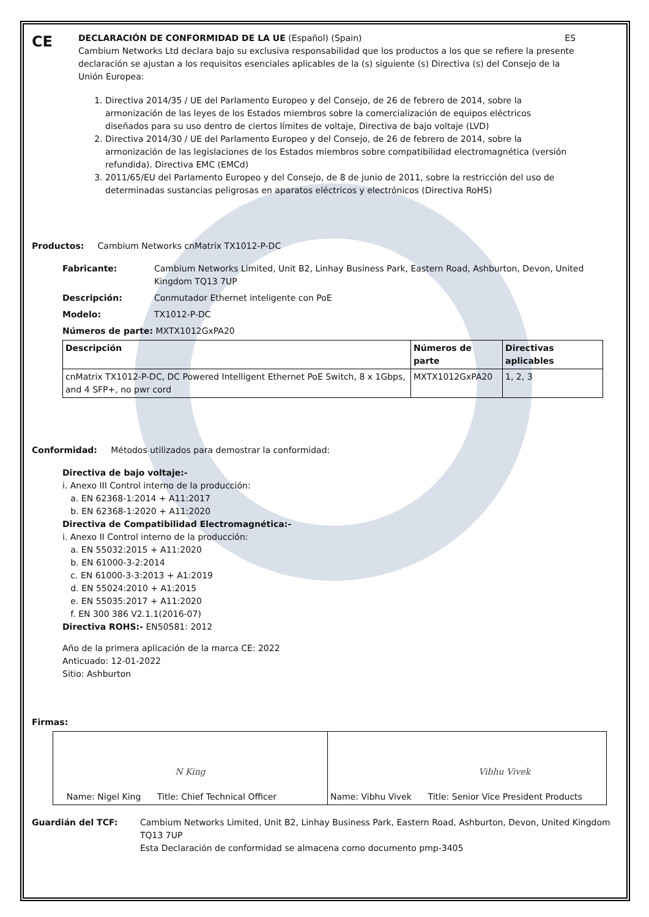CE
DECLARACIÓN DE CONFORMIDAD DE LA UE (Español) (Spain) ES
Cambium Networks Ltd declara bajo su exclusiva responsabilidad que los productos a los que se refiere la presente declaración se ajustan a los requisitos esenciales aplicables de la (s) siguiente (s) Directiva (s) del Consejo de la Unión Europea:
1. Directiva 2014/35 / UE del Parlamento Europeo y del Consejo, de 26 de febrero de 2014, sobre la armonización de las leyes de los Estados miembros sobre la comercialización de equipos eléctricos diseñados para su uso dentro de ciertos límites de voltaje, Directiva de bajo voltaje (LVD)
2. Directiva 2014/30 / UE del Parlamento Europeo y del Consejo, de 26 de febrero de 2014, sobre la armonización de las legislaciones de los Estados miembros sobre compatibilidad electromagnética (versión refundida). Directiva EMC (EMCd)
3. 2011/65/EU del Parlamento Europeo y del Consejo, de 8 de junio de 2011, sobre la restricción del uso de determinadas sustancias peligrosas en aparatos eléctricos y electrónicos (Directiva RoHS)
Productos: Cambium Networks cnMatrix TX1012-P-DC
Fabricante: Cambium Networks Limited, Unit B2, Linhay Business Park, Eastern Road, Ashburton, Devon, United Kingdom TQ13 7UP
Descripción: Conmutador Ethernet inteligente con PoE
Modelo: TX1012-P-DC
Números de parte: MXTX1012GxPA20
| Descripción | Números de parte | Directivas aplicables |
| --- | --- | --- |
| cnMatrix TX1012-P-DC, DC Powered Intelligent Ethernet PoE Switch, 8 x 1Gbps, and 4 SFP+, no pwr cord | MXTX1012GxPA20 | 1, 2, 3 |
Conformidad: Métodos utilizados para demostrar la conformidad:
Directiva de bajo voltaje:-
i. Anexo III Control interno de la producción:
a. EN 62368-1:2014 + A11:2017
b. EN 62368-1:2020 + A11:2020
Directiva de Compatibilidad Electromagnética:-
i. Anexo II Control interno de la producción:
a. EN 55032:2015 + A11:2020
b. EN 61000-3-2:2014
c. EN 61000-3-3:2013 + A1:2019
d. EN 55024:2010 + A1:2015
e. EN 55035:2017 + A11:2020
f. EN 300 386 V2.1.1(2016-07)
Directiva ROHS:- EN50581: 2012
Año de la primera aplicación de la marca CE: 2022
Anticuado: 12-01-2022
Sitio: Ashburton
Firmas:
| N King Name: Nigel King Title: Chief Technical Officer | Vibhu Vivek Name: Vibhu Vivek Title: Senior Vice President Products |
Guardián del TCF: Cambium Networks Limited, Unit B2, Linhay Business Park, Eastern Road, Ashburton, Devon, United Kingdom TQ13 7UP
Esta Declaración de conformidad se almacena como documento pmp-3405